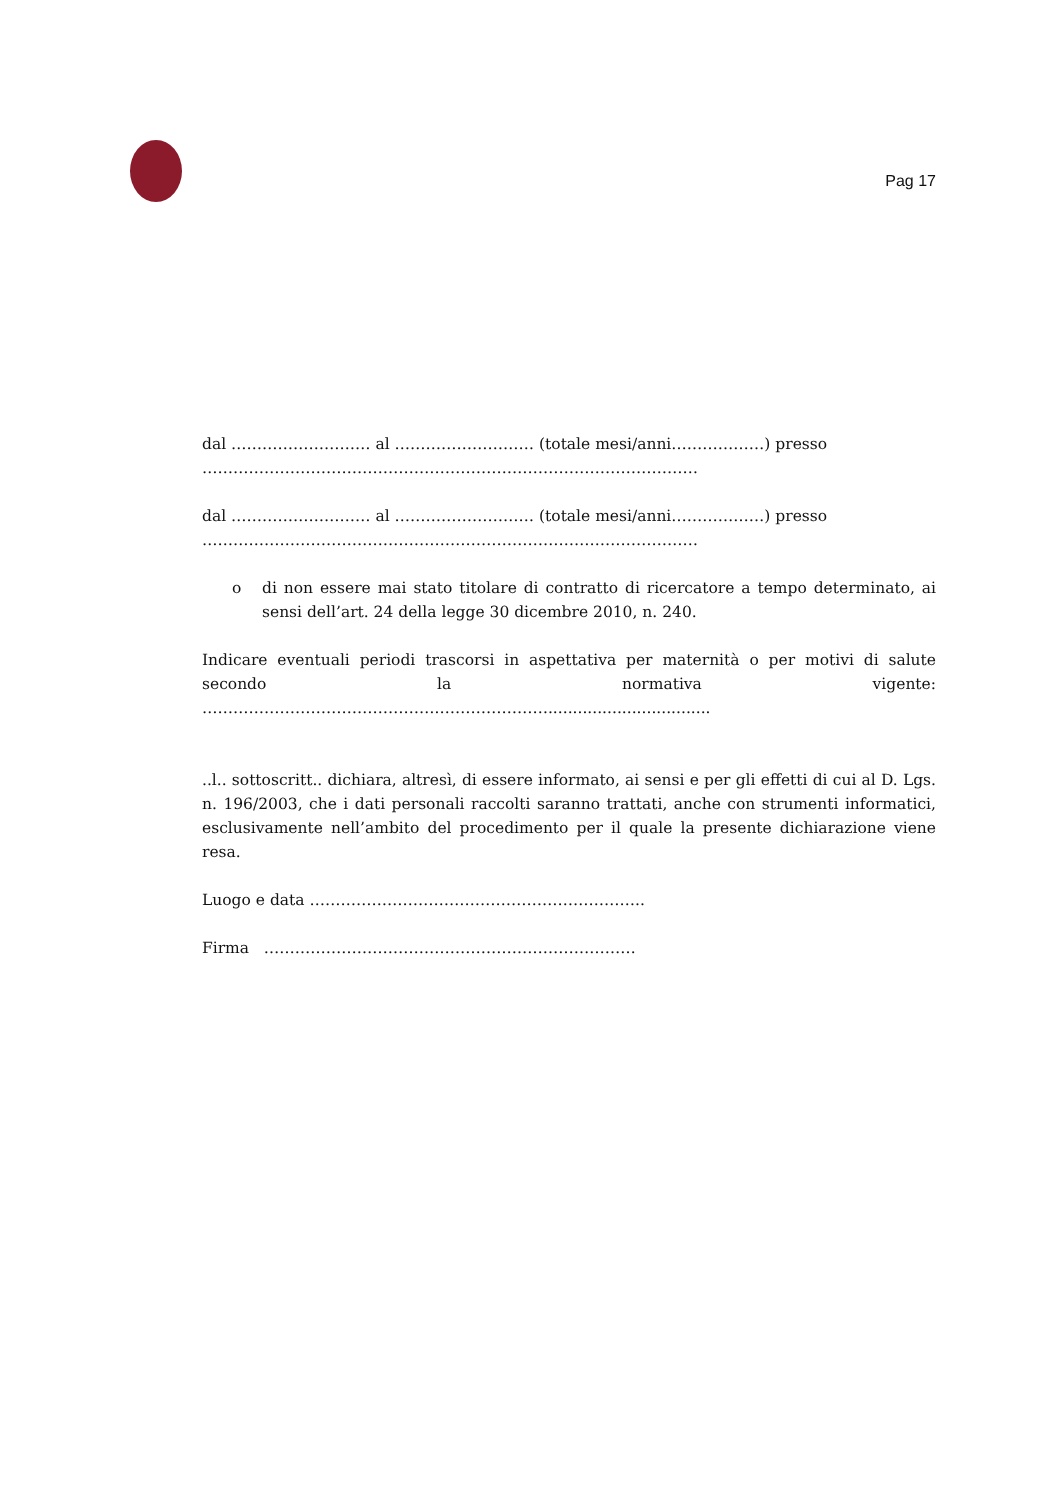Pag 17
dal ……………………… al ……………………… (totale mesi/anni………………) presso
……………………………………………………………………………………
dal ……………………… al ……………………… (totale mesi/anni………………) presso
……………………………………………………………………………………
o di non essere mai stato titolare di contratto di ricercatore a tempo determinato, ai sensi dell’art. 24 della legge 30 dicembre 2010, n. 240.
Indicare eventuali periodi trascorsi in aspettativa per maternità o per motivi di salute secondo la normativa vigente: ……………………………………….………………….................................
..l.. sottoscritt.. dichiara, altresì, di essere informato, ai sensi e per gli effetti di cui al D. Lgs. n. 196/2003, che i dati personali raccolti saranno trattati, anche con strumenti informatici, esclusivamente nell’ambito del procedimento per il quale la presente dichiarazione viene resa.
Luogo e data ………………………………………………………..
Firma ………………………………………………………………